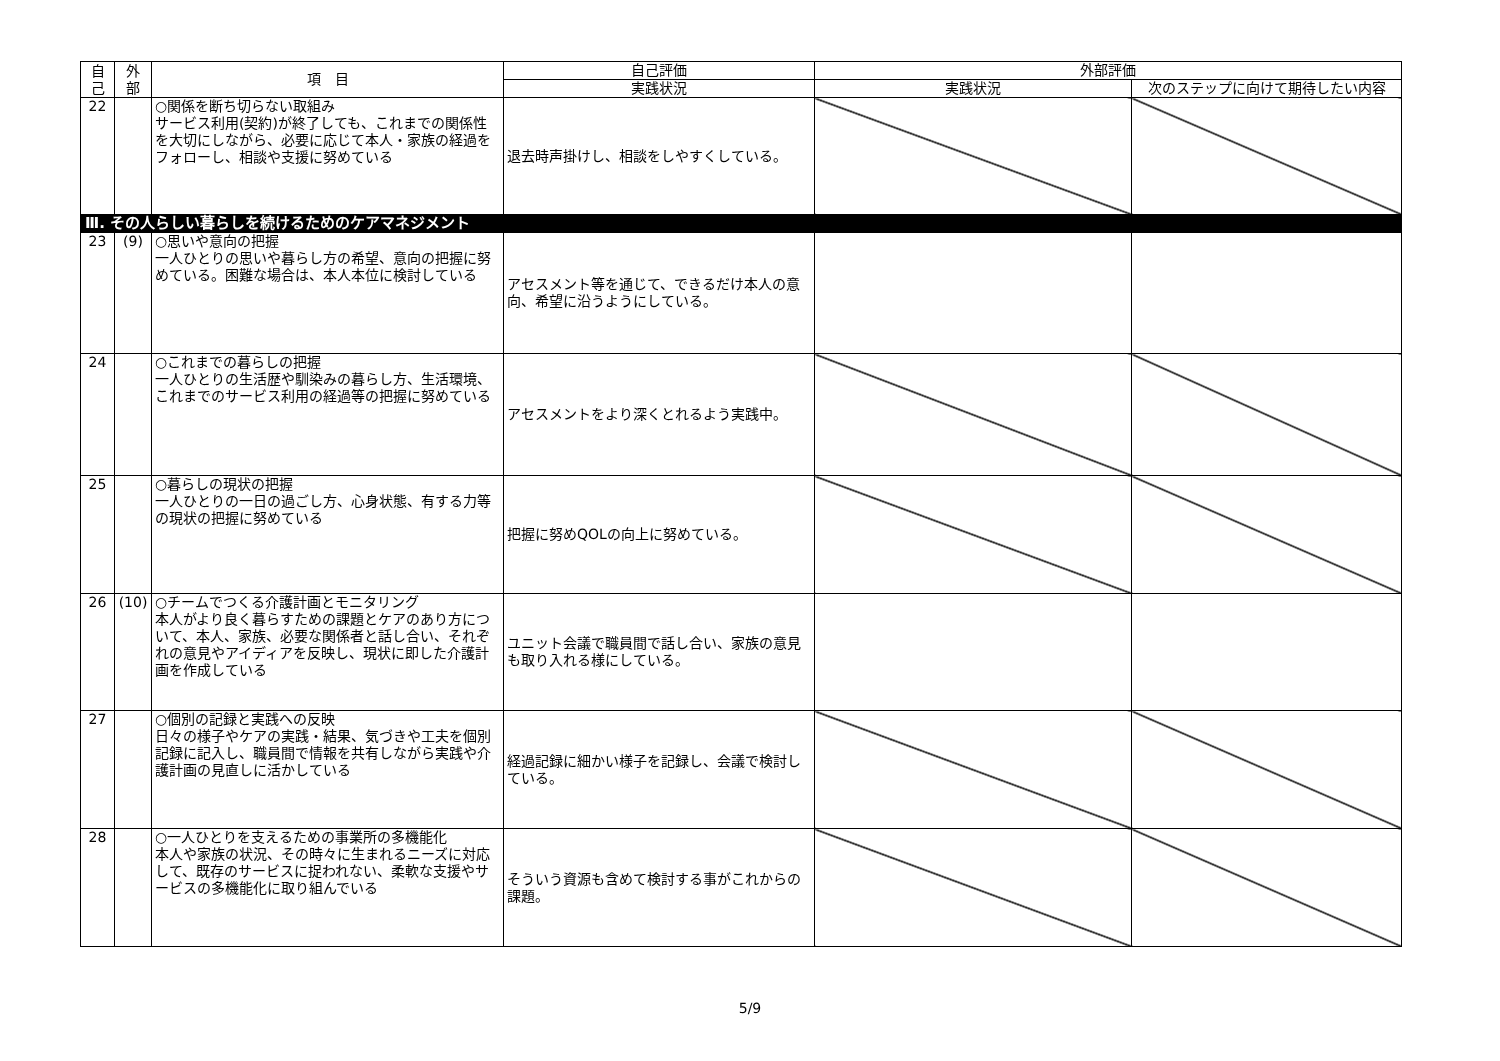| 自 己 | 外 部 | 項 目 | 自己評価 | 外部評価 | |
| --- | --- | --- | --- | --- | --- |
| | | | 実践状況 | 実践状況 | 次のステップに向けて期待したい内容 |
| 22 | | ○関係を断ち切らない取組み サービス利用(契約)が終了しても、これまでの関係性を大切にしながら、必要に応じて本人・家族の経過をフォローし、相談や支援に努めている | 退去時声掛けし、相談をしやすくしている。 | | |
| Ⅲ. その人らしい暮らしを続けるためのケアマネジメント | | | | | |
| 23 | (9) | ○思いや意向の把握 一人ひとりの思いや暮らし方の希望、意向の把握に努めている。困難な場合は、本人本位に検討している | アセスメント等を通じて、できるだけ本人の意向、希望に沿うようにしている。 | | |
| 24 | | ○これまでの暮らしの把握 一人ひとりの生活歴や馴染みの暮らし方、生活環境、これまでのサービス利用の経過等の把握に努めている | アセスメントをより深くとれるよう実践中。 | | |
| 25 | | ○暮らしの現状の把握 一人ひとりの一日の過ごし方、心身状態、有する力等の現状の把握に努めている | 把握に努めQOLの向上に努めている。 | | |
| 26 | (10) | ○チームでつくる介護計画とモニタリング 本人がより良く暮らすための課題とケアのあり方について、本人、家族、必要な関係者と話し合い、それぞれの意見やアイディアを反映し、現状に即した介護計画を作成している | ユニット会議で職員間で話し合い、家族の意見も取り入れる様にしている。 | | |
| 27 | | ○個別の記録と実践への反映 日々の様子やケアの実践・結果、気づきや工夫を個別記録に記入し、職員間で情報を共有しながら実践や介護計画の見直しに活かしている | 経過記録に細かい様子を記録し、会議で検討している。 | | |
| 28 | | ○一人ひとりを支えるための事業所の多機能化 本人や家族の状況、その時々に生まれるニーズに対応して、既存のサービスに捉われない、柔軟な支援やサービスの多機能化に取り組んでいる | そういう資源も含めて検討する事がこれからの課題。 | | |
5/9